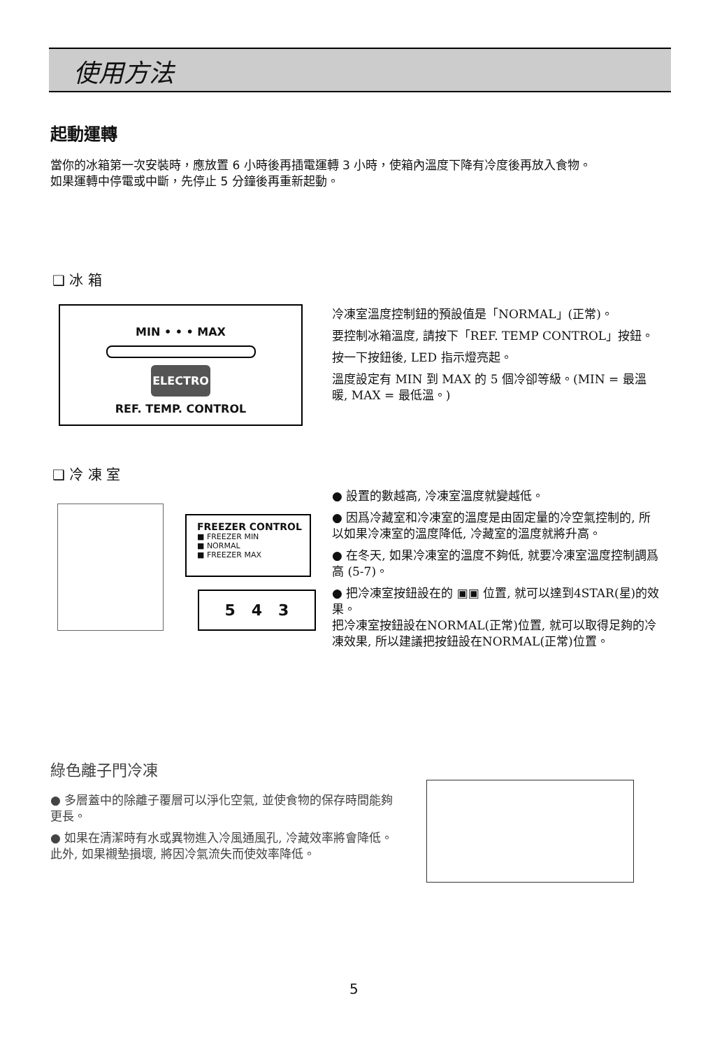使用方法
起動運轉
當你的冰箱第一次安裝時，應放置 6 小時後再插電運轉 3 小時，使箱內溫度下降有冷度後再放入食物。
如果運轉中停電或中斷，先停止 5 分鐘後再重新起動。
❑ 冰 箱
MIN • • • MAX
ELECTRO
REF. TEMP. CONTROL
冷凍室溫度控制鈕的預設值是「NORMAL」(正常)。
要控制冰箱溫度, 請按下「REF. TEMP CONTROL」按鈕。
按一下按鈕後, LED 指示燈亮起。
溫度設定有 MIN 到 MAX 的 5 個冷卻等級。(MIN = 最溫暖, MAX = 最低溫。)
❑ 冷 凍 室
FREEZER CONTROL
■ FREEZER MIN
■ NORMAL
■ FREEZER MAX
5 4 3
● 設置的數越高, 冷凍室溫度就變越低。
● 因爲冷藏室和冷凍室的溫度是由固定量的冷空氣控制的, 所以如果冷凍室的溫度降低, 冷藏室的溫度就將升高。
● 在冬天, 如果冷凍室的溫度不夠低, 就要冷凍室溫度控制調爲高 (5-7)。
● 把冷凍室按鈕設在的 ▣▣ 位置, 就可以達到4STAR(星)的效果。
把冷凍室按鈕設在NORMAL(正常)位置, 就可以取得足夠的冷凍效果, 所以建議把按鈕設在NORMAL(正常)位置。
綠色離子門冷凍
● 多層蓋中的除離子覆層可以淨化空氣, 並使食物的保存時間能夠更長。
● 如果在清潔時有水或異物進入冷風通風孔, 冷藏效率將會降低。此外, 如果襯墊損壞, 將因冷氣流失而使效率降低。
5